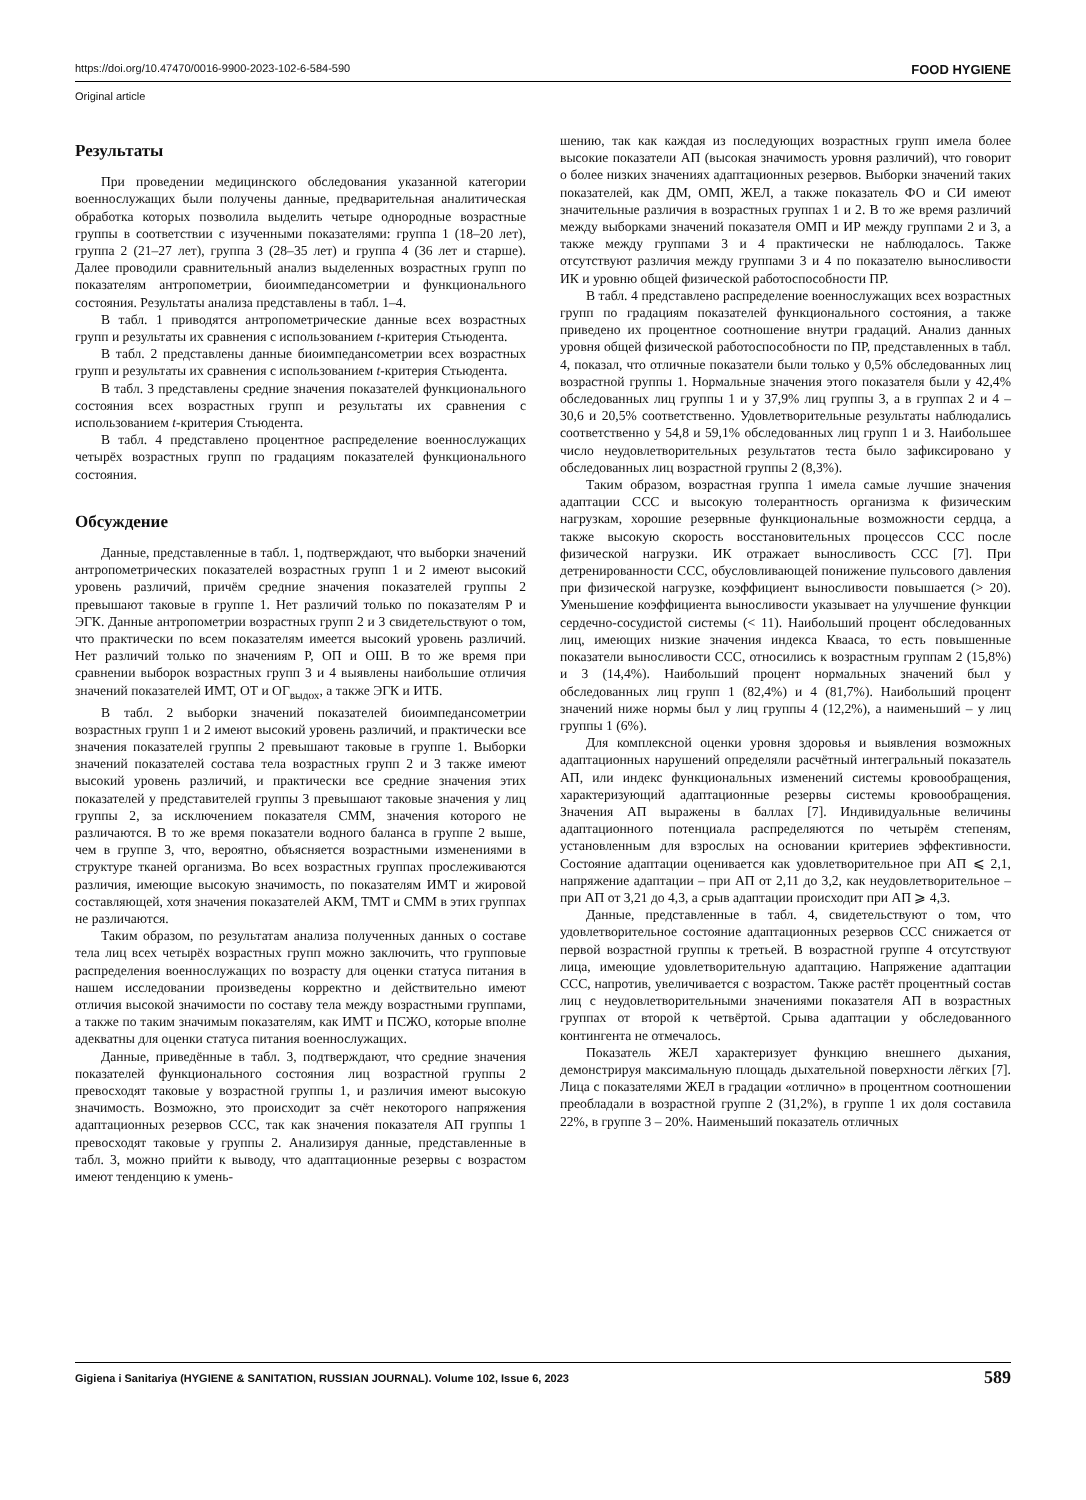https://doi.org/10.47470/0016-9900-2023-102-6-584-590 FOOD HYGIENE
Original article
Результаты
При проведении медицинского обследования указанной категории военнослужащих были получены данные, предварительная аналитическая обработка которых позволила выделить четыре однородные возрастные группы в соответствии с изученными показателями: группа 1 (18–20 лет), группа 2 (21–27 лет), группа 3 (28–35 лет) и группа 4 (36 лет и старше). Далее проводили сравнительный анализ выделенных возрастных групп по показателям антропометрии, биоимпедансометрии и функционального состояния. Результаты анализа представлены в табл. 1–4.
В табл. 1 приводятся антропометрические данные всех возрастных групп и результаты их сравнения с использованием t-критерия Стьюдента.
В табл. 2 представлены данные биоимпедансометрии всех возрастных групп и результаты их сравнения с использованием t-критерия Стьюдента.
В табл. 3 представлены средние значения показателей функционального состояния всех возрастных групп и результаты их сравнения с использованием t-критерия Стьюдента.
В табл. 4 представлено процентное распределение военнослужащих четырёх возрастных групп по градациям показателей функционального состояния.
Обсуждение
Данные, представленные в табл. 1, подтверждают, что выборки значений антропометрических показателей возрастных групп 1 и 2 имеют высокий уровень различий, причём средние значения показателей группы 2 превышают таковые в группе 1. Нет различий только по показателям Р и ЭГК. Данные антропометрии возрастных групп 2 и 3 свидетельствуют о том, что практически по всем показателям имеется высокий уровень различий. Нет различий только по значениям Р, ОП и ОШ. В то же время при сравнении выборок возрастных групп 3 и 4 выявлены наибольшие отличия значений показателей ИМТ, ОТ и ОГ<sub>выдох</sub>, а также ЭГК и ИТБ.
В табл. 2 выборки значений показателей биоимпедансометрии возрастных групп 1 и 2 имеют высокий уровень различий, и практически все значения показателей группы 2 превышают таковые в группе 1. Выборки значений показателей состава тела возрастных групп 2 и 3 также имеют высокий уровень различий, и практически все средние значения этих показателей у представителей группы 3 превышают таковые значения у лиц группы 2, за исключением показателя СММ, значения которого не различаются. В то же время показатели водного баланса в группе 2 выше, чем в группе 3, что, вероятно, объясняется возрастными изменениями в структуре тканей организма. Во всех возрастных группах прослеживаются различия, имеющие высокую значимость, по показателям ИМТ и жировой составляющей, хотя значения показателей АКМ, ТМТ и СММ в этих группах не различаются.
Таким образом, по результатам анализа полученных данных о составе тела лиц всех четырёх возрастных групп можно заключить, что групповые распределения военнослужащих по возрасту для оценки статуса питания в нашем исследовании произведены корректно и действительно имеют отличия высокой значимости по составу тела между возрастными группами, а также по таким значимым показателям, как ИМТ и ПСЖО, которые вполне адекватны для оценки статуса питания военнослужащих.
Данные, приведённые в табл. 3, подтверждают, что средние значения показателей функционального состояния лиц возрастной группы 2 превосходят таковые у возрастной группы 1, и различия имеют высокую значимость. Возможно, это происходит за счёт некоторого напряжения адаптационных резервов ССС, так как значения показателя АП группы 1 превосходят таковые у группы 2. Анализируя данные, представленные в табл. 3, можно прийти к выводу, что адаптационные резервы с возрастом имеют тенденцию к умень-
шению, так как каждая из последующих возрастных групп имела более высокие показатели АП (высокая значимость уровня различий), что говорит о более низких значениях адаптационных резервов. Выборки значений таких показателей, как ДМ, ОМП, ЖЕЛ, а также показатель ФО и СИ имеют значительные различия в возрастных группах 1 и 2. В то же время различий между выборками значений показателя ОМП и ИР между группами 2 и 3, а также между группами 3 и 4 практически не наблюдалось. Также отсутствуют различия между группами 3 и 4 по показателю выносливости ИК и уровню общей физической работоспособности ПР.
В табл. 4 представлено распределение военнослужащих всех возрастных групп по градациям показателей функционального состояния, а также приведено их процентное соотношение внутри градаций. Анализ данных уровня общей физической работоспособности по ПР, представленных в табл. 4, показал, что отличные показатели были только у 0,5% обследованных лиц возрастной группы 1. Нормальные значения этого показателя были у 42,4% обследованных лиц группы 1 и у 37,9% лиц группы 3, а в группах 2 и 4 – 30,6 и 20,5% соответственно. Удовлетворительные результаты наблюдались соответственно у 54,8 и 59,1% обследованных лиц групп 1 и 3. Наибольшее число неудовлетворительных результатов теста было зафиксировано у обследованных лиц возрастной группы 2 (8,3%).
Таким образом, возрастная группа 1 имела самые лучшие значения адаптации ССС и высокую толерантность организма к физическим нагрузкам, хорошие резервные функциональные возможности сердца, а также высокую скорость восстановительных процессов ССС после физической нагрузки. ИК отражает выносливость ССС [7]. При детренированности ССС, обусловливающей понижение пульсового давления при физической нагрузке, коэффициент выносливости повышается (> 20). Уменьшение коэффициента выносливости указывает на улучшение функции сердечно-сосудистой системы (< 11). Наибольший процент обследованных лиц, имеющих низкие значения индекса Квааса, то есть повышенные показатели выносливости ССС, относились к возрастным группам 2 (15,8%) и 3 (14,4%). Наибольший процент нормальных значений был у обследованных лиц групп 1 (82,4%) и 4 (81,7%). Наибольший процент значений ниже нормы был у лиц группы 4 (12,2%), а наименьший – у лиц группы 1 (6%).
Для комплексной оценки уровня здоровья и выявления возможных адаптационных нарушений определяли расчётный интегральный показатель АП, или индекс функциональных изменений системы кровообращения, характеризующий адаптационные резервы системы кровообращения. Значения АП выражены в баллах [7]. Индивидуальные величины адаптационного потенциала распределяются по четырём степеням, установленным для взрослых на основании критериев эффективности. Состояние адаптации оценивается как удовлетворительное при АП ⩽ 2,1, напряжение адаптации – при АП от 2,11 до 3,2, как неудовлетворительное – при АП от 3,21 до 4,3, а срыв адаптации происходит при АП ⩾ 4,3.
Данные, представленные в табл. 4, свидетельствуют о том, что удовлетворительное состояние адаптационных резервов ССС снижается от первой возрастной группы к третьей. В возрастной группе 4 отсутствуют лица, имеющие удовлетворительную адаптацию. Напряжение адаптации ССС, напротив, увеличивается с возрастом. Также растёт процентный состав лиц с неудовлетворительными значениями показателя АП в возрастных группах от второй к четвёртой. Срыва адаптации у обследованного контингента не отмечалось.
Показатель ЖЕЛ характеризует функцию внешнего дыхания, демонстрируя максимальную площадь дыхательной поверхности лёгких [7]. Лица с показателями ЖЕЛ в градации «отлично» в процентном соотношении преобладали в возрастной группе 2 (31,2%), в группе 1 их доля составила 22%, в группе 3 – 20%. Наименьший показатель отличных
Gigiena i Sanitariya (HYGIENE & SANITATION, RUSSIAN JOURNAL). Volume 102, Issue 6, 2023 589